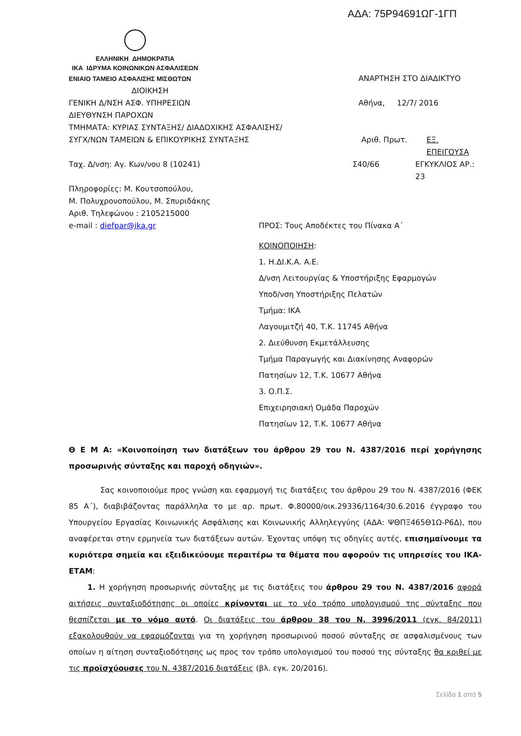ΑΔΑ: 75Ρ94691ΩΓ-1ΓΠ
ΕΛΛΗΝΙΚΗ ΔΗΜΟΚΡΑΤΙΑ
ΙΚΑ ΙΔΡΥΜΑ ΚΟΙΝΩΝΙΚΩΝ ΑΣΦΑΛΙΣΕΩΝ
ΕΝΙΑΙΟ ΤΑΜΕΙΟ ΑΣΦΑΛΙΣΗΣ ΜΙΣΘΩΤΩΝ
ΑΝΑΡΤΗΣΗ ΣΤΟ ΔΙΑΔΙΚΤΥΟ
ΔΙΟΙΚΗΣΗ
ΓΕΝΙΚΗ Δ/ΝΣΗ ΑΣΦ. ΥΠΗΡΕΣΙΩΝ Αθήνα, 12/7/ 2016
ΔΙΕΥΘΥΝΣΗ ΠΑΡΟΧΩΝ
ΤΜΗΜΑΤΑ: ΚΥΡΙΑΣ ΣΥΝΤΑΞΗΣ/ ΔΙΑΔΟΧΙΚΗΣ ΑΣΦΑΛΙΣΗΣ/
ΣΥΓΧ/ΝΩΝ ΤΑΜΕΙΩΝ & ΕΠΙΚΟΥΡΙΚΗΣ ΣΥΝΤΑΞΗΣ Αριθ. Πρωτ. ΕΞ. ΕΠΕΙΓΟΥΣΑ
Ταχ. Δ/νση: Αγ. Κων/νου 8 (10241) Σ40/66 ΕΓΚΥΚΛΙΟΣ ΑΡ.: 23
Πληροφορίες: Μ. Κουτσοπούλου,
Μ. Πολυχρονοπούλου, Μ. Σπυριδάκης
Αριθ. Τηλεφώνου : 2105215000
e-mail : diefpar@ika.gr ΠΡΟΣ: Τους Αποδέκτες του Πίνακα Α΄
ΚΟΙΝΟΠΟΙΗΣΗ:
1. Η.ΔΙ.Κ.Α. Α.Ε.
Δ/νση Λειτουργίας & Υποστήριξης Εφαρμογών
Υποδ/νση Υποστήριξης Πελατών
Τμήμα: ΙΚΑ
Λαγουμιτζή 40, Τ.Κ. 11745 Αθήνα
2. Διεύθυνση Εκμετάλλευσης
Τμήμα Παραγωγής και Διακίνησης Αναφορών
Πατησίων 12, Τ.Κ. 10677 Αθήνα
3. Ο.Π.Σ.
Επιχειρησιακή Ομάδα Παροχών
Πατησίων 12, Τ.Κ. 10677 Αθήνα
Θ Ε Μ Α: «Κοινοποίηση των διατάξεων του άρθρου 29 του Ν. 4387/2016 περί χορήγησης προσωρινής σύνταξης και παροχή οδηγιών».
Σας κοινοποιούμε προς γνώση και εφαρμογή τις διατάξεις του άρθρου 29 του Ν. 4387/2016 (ΦΕΚ 85 Α΄), διαβιβάζοντας παράλληλα το με αρ. πρωτ. Φ.80000/οικ.29336/1164/30.6.2016 έγγραφο του Υπουργείου Εργασίας Κοινωνικής Ασφάλισης και Κοινωνικής Αλληλεγγύης (ΑΔΑ: ΨΘΠΞ465Θ1Ω-Ρ6Δ), που αναφέρεται στην ερμηνεία των διατάξεων αυτών. Έχοντας υπόψη τις οδηγίες αυτές, επισημαίνουμε τα κυριότερα σημεία και εξειδικεύουμε περαιτέρω τα θέματα που αφορούν τις υπηρεσίες του ΙΚΑ-ΕΤΑΜ:
1. Η χορήγηση προσωρινής σύνταξης με τις διατάξεις του άρθρου 29 του Ν. 4387/2016 αφορά αιτήσεις συνταξιοδότησης οι οποίες κρίνονται με το νέο τρόπο υπολογισμού της σύνταξης που θεσπίζεται με το νόμο αυτό. Οι διατάξεις του άρθρου 38 του Ν. 3996/2011 (εγκ. 84/2011) εξακολουθούν να εφαρμόζονται για τη χορήγηση προσωρινού ποσού σύνταξης σε ασφαλισμένους των οποίων η αίτηση συνταξιοδότησης ως προς τον τρόπο υπολογισμού του ποσού της σύνταξης θα κριθεί με τις προϊσχύουσες του Ν. 4387/2016 διατάξεις (βλ. εγκ. 20/2016).
Σελίδα 1 από 5